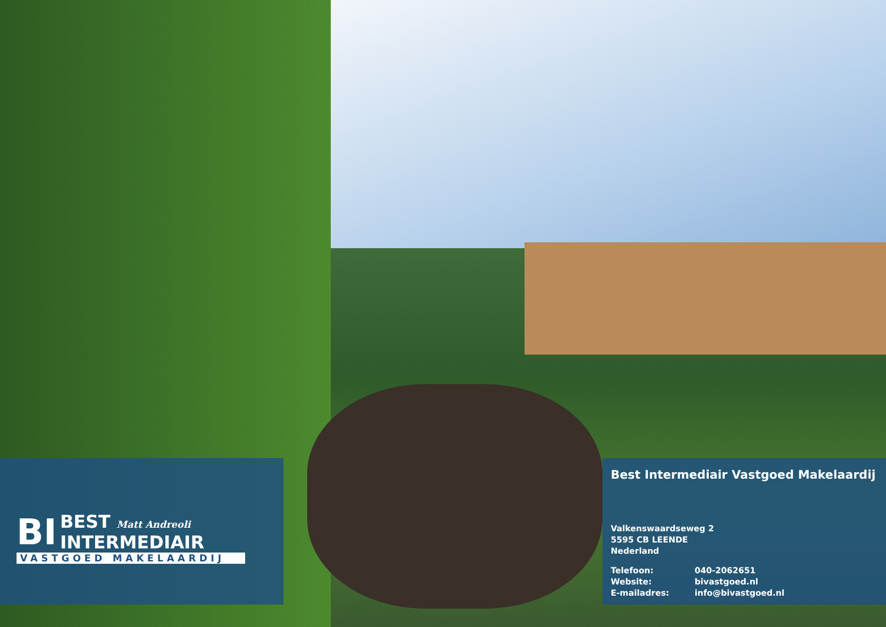BI BEST Matt Andreoli
INTERMEDIAIR
VASTGOED MAKELAARDIJ
Best Intermediair Vastgoed Makelaardij
Valkenswaardseweg 2
5595 CB LEENDE
Nederland
Telefoon: 040-2062651
Website: bivastgoed.nl
E-mailadres: info@bivastgoed.nl